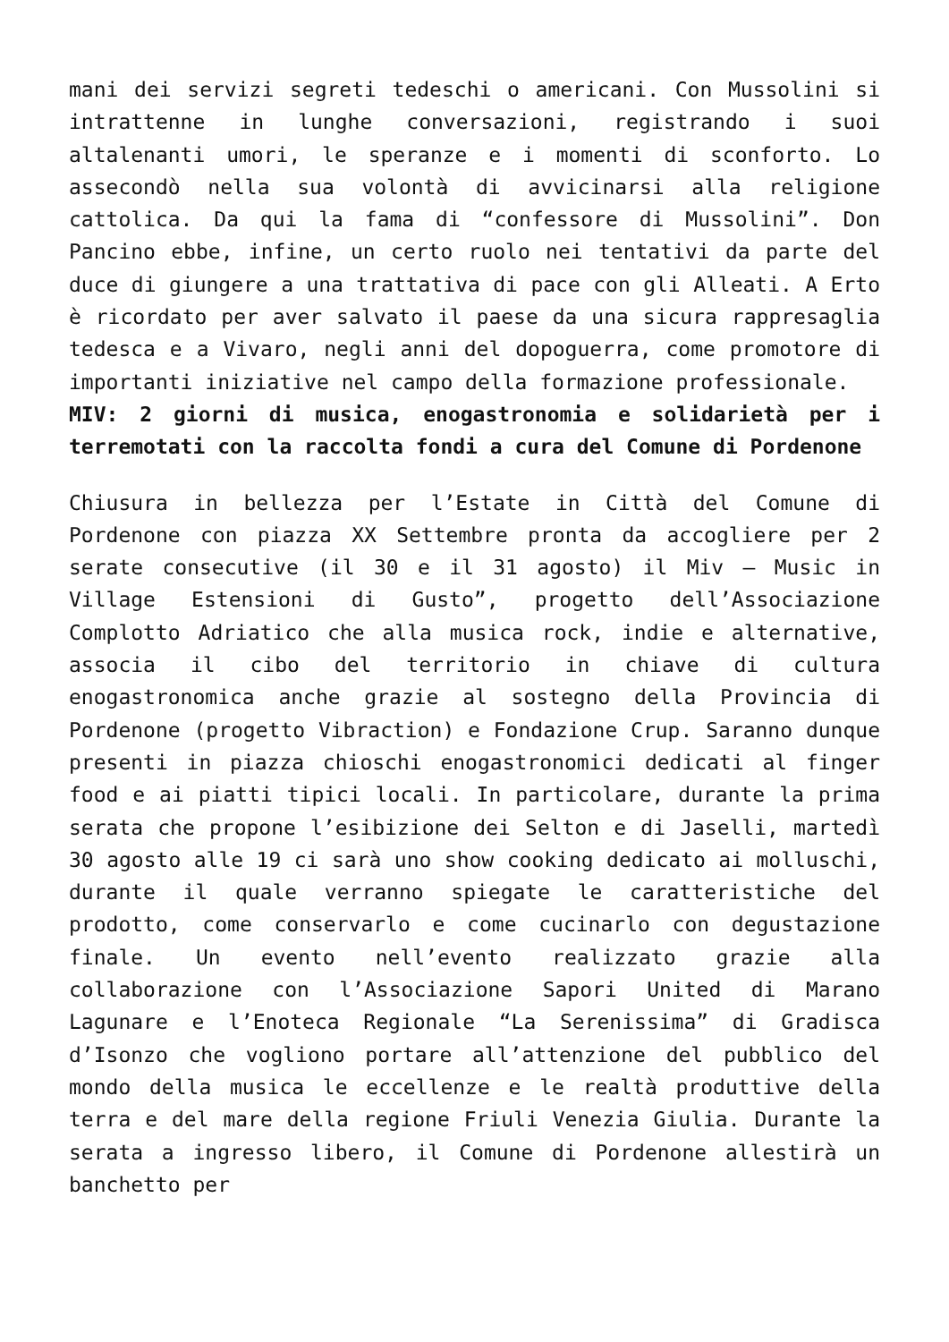mani dei servizi segreti tedeschi o americani. Con Mussolini si intrattenne in lunghe conversazioni, registrando i suoi altalenanti umori, le speranze e i momenti di sconforto. Lo assecondò nella sua volontà di avvicinarsi alla religione cattolica. Da qui la fama di “confessore di Mussolini”. Don Pancino ebbe, infine, un certo ruolo nei tentativi da parte del duce di giungere a una trattativa di pace con gli Alleati. A Erto è ricordato per aver salvato il paese da una sicura rappresaglia tedesca e a Vivaro, negli anni del dopoguerra, come promotore di importanti iniziative nel campo della formazione professionale.
MIV: 2 giorni di musica, enogastronomia e solidarietà per i terremotati con la raccolta fondi a cura del Comune di Pordenone
Chiusura in bellezza per l’Estate in Città del Comune di Pordenone con piazza XX Settembre pronta da accogliere per 2 serate consecutive (il 30 e il 31 agosto) il Miv – Music in Village Estensioni di Gusto”, progetto dell’Associazione Complotto Adriatico che alla musica rock, indie e alternative, associa il cibo del territorio in chiave di cultura enogastronomica anche grazie al sostegno della Provincia di Pordenone (progetto Vibraction) e Fondazione Crup. Saranno dunque presenti in piazza chioschi enogastronomici dedicati al finger food e ai piatti tipici locali. In particolare, durante la prima serata che propone l’esibizione dei Selton e di Jaselli, martedì 30 agosto alle 19 ci sarà uno show cooking dedicato ai molluschi, durante il quale verranno spiegate le caratteristiche del prodotto, come conservarlo e come cucinarlo con degustazione finale. Un evento nell’evento realizzato grazie alla collaborazione con l’Associazione Sapori United di Marano Lagunare e l’Enoteca Regionale “La Serenissima” di Gradisca d’Isonzo che vogliono portare all’attenzione del pubblico del mondo della musica le eccellenze e le realtà produttive della terra e del mare della regione Friuli Venezia Giulia. Durante la serata a ingresso libero, il Comune di Pordenone allestirà un banchetto per